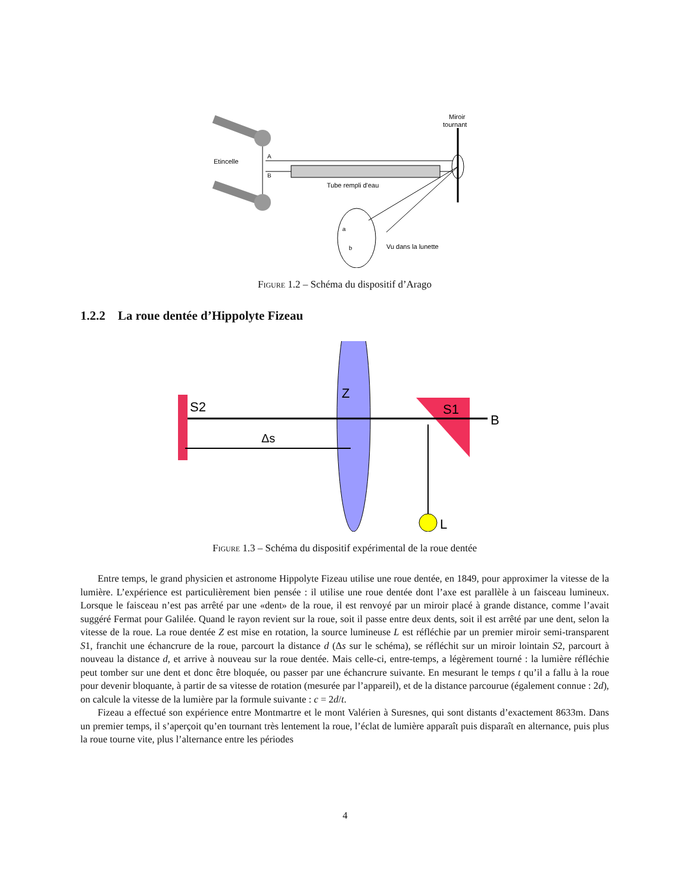Etincelle
A
B
Tube rempli d'eau
Miroir
tournant
a
b
Vu dans la lunette
Figure 1.2 – Schéma du dispositif d’Arago
1.2.2 La roue dentée d’Hippolyte Fizeau
S2
Z
S1
B
L
Δs
Figure 1.3 – Schéma du dispositif expérimental de la roue dentée
Entre temps, le grand physicien et astronome Hippolyte Fizeau utilise une roue dentée, en 1849, pour approximer la vitesse de la lumière. L’expérience est particulièrement bien pensée : il utilise une roue dentée dont l’axe est parallèle à un faisceau lumineux. Lorsque le faisceau n’est pas arrêté par une «dent» de la roue, il est renvoyé par un miroir placé à grande distance, comme l’avait suggéré Fermat pour Galilée. Quand le rayon revient sur la roue, soit il passe entre deux dents, soit il est arrêté par une dent, selon la vitesse de la roue. La roue dentée Z est mise en rotation, la source lumineuse L est réfléchie par un premier miroir semi-transparent S1, franchit une échancrure de la roue, parcourt la distance d (Δs sur le schéma), se réfléchit sur un miroir lointain S2, parcourt à nouveau la distance d, et arrive à nouveau sur la roue dentée. Mais celle-ci, entre-temps, a légèrement tourné : la lumière réfléchie peut tomber sur une dent et donc être bloquée, ou passer par une échancrure suivante. En mesurant le temps t qu’il a fallu à la roue pour devenir bloquante, à partir de sa vitesse de rotation (mesurée par l’appareil), et de la distance parcourue (également connue : 2d), on calcule la vitesse de la lumière par la formule suivante : c = 2d/t.
Fizeau a effectué son expérience entre Montmartre et le mont Valérien à Suresnes, qui sont distants d’exactement 8633m. Dans un premier temps, il s’aperçoit qu’en tournant très lentement la roue, l’éclat de lumière apparaît puis disparaît en alternance, puis plus la roue tourne vite, plus l’alternance entre les périodes
4